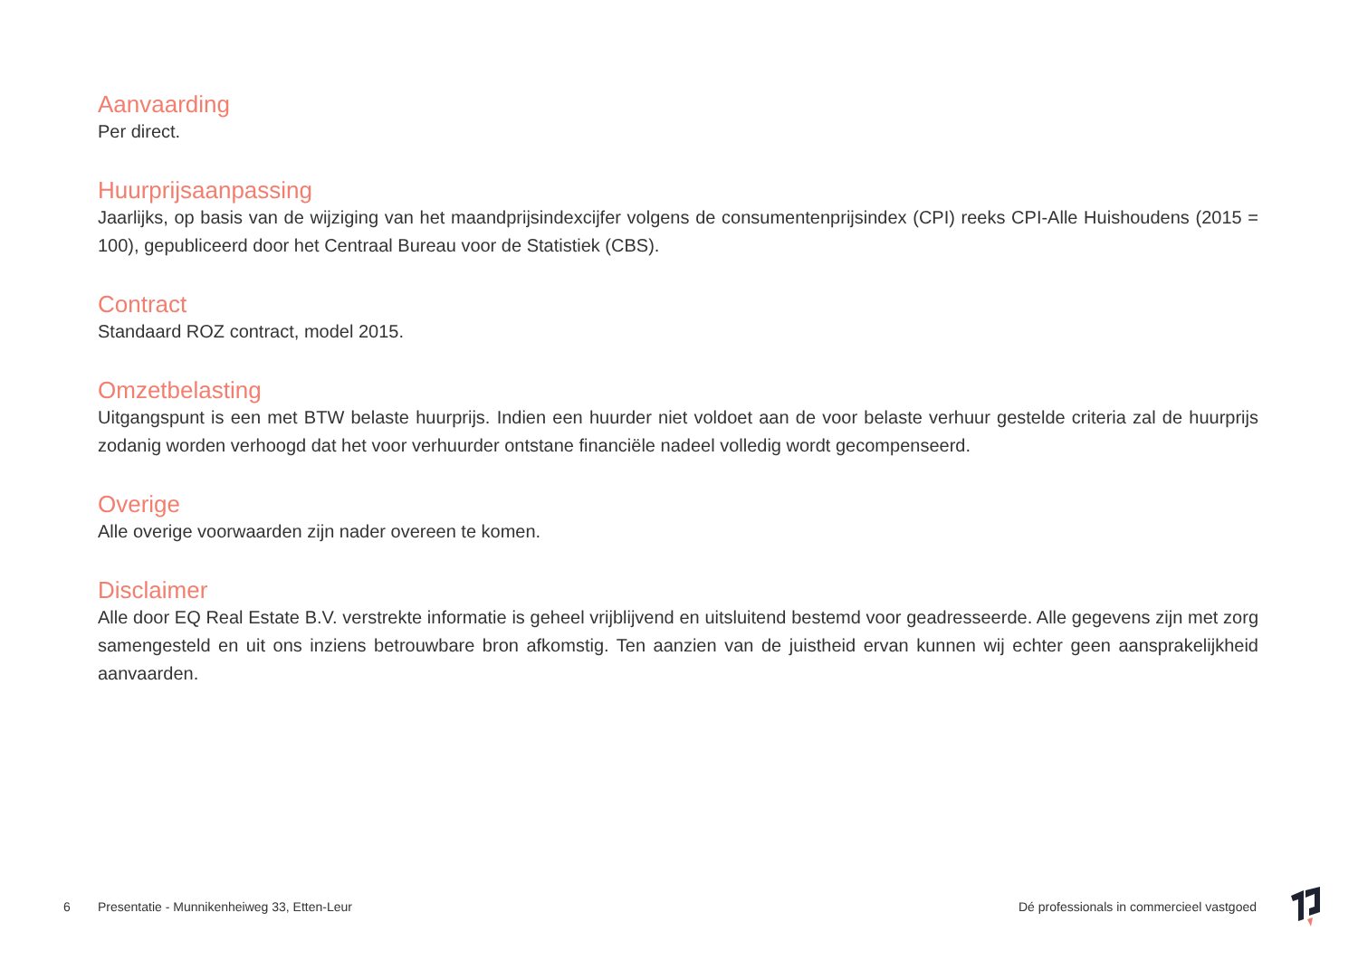Aanvaarding
Per direct.
Huurprijsaanpassing
Jaarlijks, op basis van de wijziging van het maandprijsindexcijfer volgens de consumentenprijsindex (CPI) reeks CPI-Alle Huishoudens (2015 = 100), gepubliceerd door het Centraal Bureau voor de Statistiek (CBS).
Contract
Standaard ROZ contract, model 2015.
Omzetbelasting
Uitgangspunt is een met BTW belaste huurprijs. Indien een huurder niet voldoet aan de voor belaste verhuur gestelde criteria zal de huurprijs zodanig worden verhoogd dat het voor verhuurder ontstane financiële nadeel volledig wordt gecompenseerd.
Overige
Alle overige voorwaarden zijn nader overeen te komen.
Disclaimer
Alle door EQ Real Estate B.V. verstrekte informatie is geheel vrijblijvend en uitsluitend bestemd voor geadresseerde. Alle gegevens zijn met zorg samengesteld en uit ons inziens betrouwbare bron afkomstig. Ten aanzien van de juistheid ervan kunnen wij echter geen aansprakelijkheid aanvaarden.
6 Presentatie - Munnikenheiweg 33, Etten-Leur Dé professionals in commercieel vastgoed